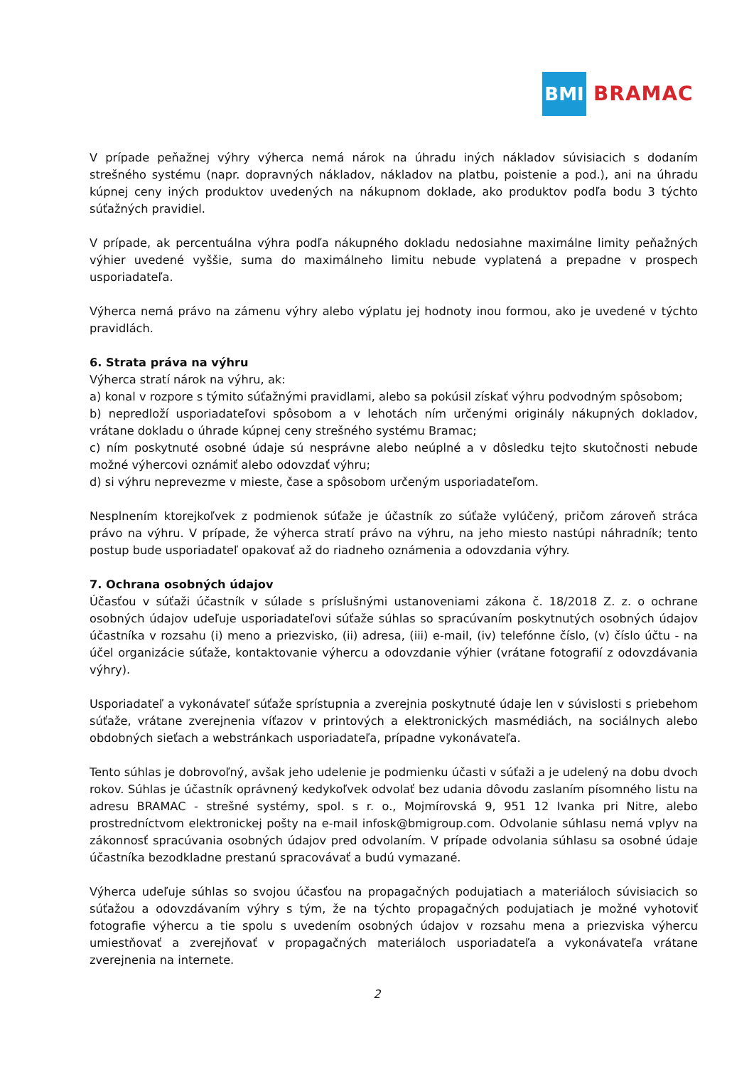BMI
BRAMAC
V prípade peňažnej výhry výherca nemá nárok na úhradu iných nákladov súvisiacich s dodaním strešného systému (napr. dopravných nákladov, nákladov na platbu, poistenie a pod.), ani na úhradu kúpnej ceny iných produktov uvedených na nákupnom doklade, ako produktov podľa bodu 3 týchto súťažných pravidiel.
V prípade, ak percentuálna výhra podľa nákupného dokladu nedosiahne maximálne limity peňažných výhier uvedené vyššie, suma do maximálneho limitu nebude vyplatená a prepadne v prospech usporiadateľa.
Výherca nemá právo na zámenu výhry alebo výplatu jej hodnoty inou formou, ako je uvedené v týchto pravidlách.
6. Strata práva na výhru
Výherca stratí nárok na výhru, ak:
a) konal v rozpore s týmito súťažnými pravidlami, alebo sa pokúsil získať výhru podvodným spôsobom;
b) nepredloží usporiadateľovi spôsobom a v lehotách ním určenými originály nákupných dokladov, vrátane dokladu o úhrade kúpnej ceny strešného systému Bramac;
c) ním poskytnuté osobné údaje sú nesprávne alebo neúplné a v dôsledku tejto skutočnosti nebude možné výhercovi oznámiť alebo odovzdať výhru;
d) si výhru neprevezme v mieste, čase a spôsobom určeným usporiadateľom.
Nesplnením ktorejkoľvek z podmienok súťaže je účastník zo súťaže vylúčený, pričom zároveň stráca právo na výhru. V prípade, že výherca stratí právo na výhru, na jeho miesto nastúpi náhradník; tento postup bude usporiadateľ opakovať až do riadneho oznámenia a odovzdania výhry.
7. Ochrana osobných údajov
Účasťou v súťaži účastník v súlade s príslušnými ustanoveniami zákona č. 18/2018 Z. z. o ochrane osobných údajov udeľuje usporiadateľovi súťaže súhlas so spracúvaním poskytnutých osobných údajov účastníka v rozsahu (i) meno a priezvisko, (ii) adresa, (iii) e-mail, (iv) telefónne číslo, (v) číslo účtu - na účel organizácie súťaže, kontaktovanie výhercu a odovzdanie výhier (vrátane fotografií z odovzdávania výhry).
Usporiadateľ a vykonávateľ súťaže sprístupnia a zverejnia poskytnuté údaje len v súvislosti s priebehom súťaže, vrátane zverejnenia víťazov v printových a elektronických masmédiách, na sociálnych alebo obdobných sieťach a webstránkach usporiadateľa, prípadne vykonávateľa.
Tento súhlas je dobrovoľný, avšak jeho udelenie je podmienku účasti v súťaži a je udelený na dobu dvoch rokov. Súhlas je účastník oprávnený kedykoľvek odvolať bez udania dôvodu zaslaním písomného listu na adresu BRAMAC - strešné systémy, spol. s r. o., Mojmírovská 9, 951 12 Ivanka pri Nitre, alebo prostredníctvom elektronickej pošty na e-mail infosk@bmigroup.com. Odvolanie súhlasu nemá vplyv na zákonnosť spracúvania osobných údajov pred odvolaním. V prípade odvolania súhlasu sa osobné údaje účastníka bezodkladne prestanú spracovávať a budú vymazané.
Výherca udeľuje súhlas so svojou účasťou na propagačných podujatiach a materiáloch súvisiacich so súťažou a odovzdávaním výhry s tým, že na týchto propagačných podujatiach je možné vyhotoviť fotografie výhercu a tie spolu s uvedením osobných údajov v rozsahu mena a priezviska výhercu umiestňovať a zverejňovať v propagačných materiáloch usporiadateľa a vykonávateľa vrátane zverejnenia na internete.
2